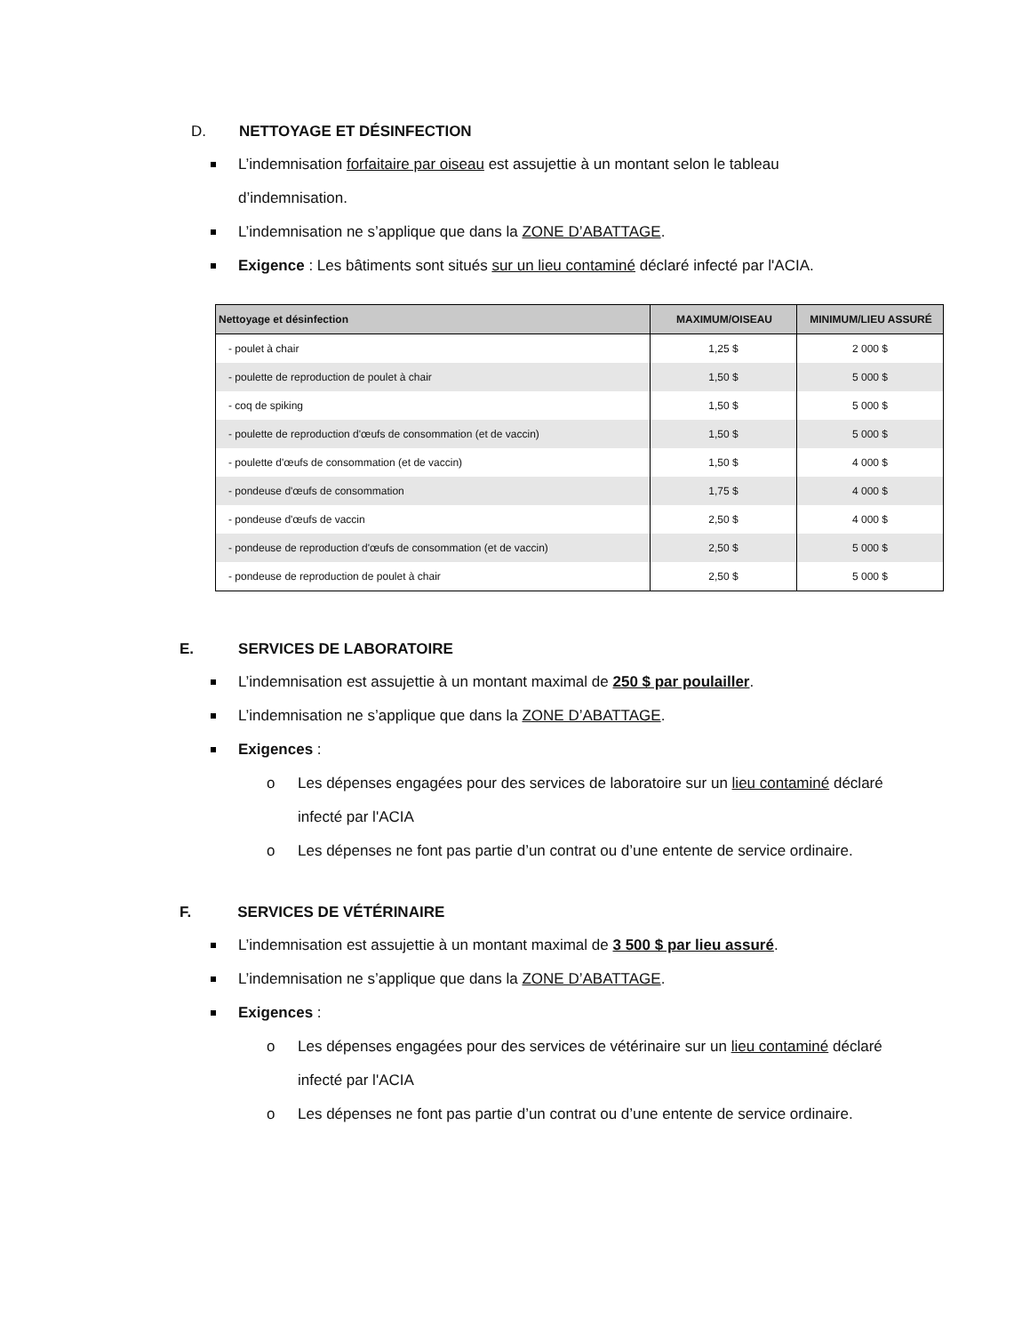D. NETTOYAGE ET DÉSINFECTION
L’indemnisation forfaitaire par oiseau est assujettie à un montant selon le tableau d’indemnisation.
L’indemnisation ne s’applique que dans la ZONE D’ABATTAGE.
Exigence : Les bâtiments sont situés sur un lieu contaminé déclaré infecté par l'ACIA.
| Nettoyage et désinfection | MAXIMUM/OISEAU | MINIMUM/LIEU ASSURÉ |
| --- | --- | --- |
| - poulet à chair | 1,25 $ | 2 000 $ |
| - poulette de reproduction de poulet à chair | 1,50 $ | 5 000 $ |
| - coq de spiking | 1,50 $ | 5 000 $ |
| - poulette de reproduction d'œufs de consommation (et de vaccin) | 1,50 $ | 5 000 $ |
| - poulette d'œufs de consommation (et de vaccin) | 1,50 $ | 4 000 $ |
| - pondeuse d'œufs de consommation | 1,75 $ | 4 000 $ |
| - pondeuse d'œufs de vaccin | 2,50 $ | 4 000 $ |
| - pondeuse de reproduction d'œufs de consommation (et de vaccin) | 2,50 $ | 5 000 $ |
| - pondeuse de reproduction de poulet à chair | 2,50 $ | 5 000 $ |
E. SERVICES DE LABORATOIRE
L’indemnisation est assujettie à un montant maximal de 250 $ par poulailler.
L’indemnisation ne s’applique que dans la ZONE D’ABATTAGE.
Exigences :
o Les dépenses engagées pour des services de laboratoire sur un lieu contaminé déclaré infecté par l'ACIA
o Les dépenses ne font pas partie d’un contrat ou d’une entente de service ordinaire.
F. SERVICES DE VÉTÉRINAIRE
L’indemnisation est assujettie à un montant maximal de 3 500 $ par lieu assuré.
L’indemnisation ne s’applique que dans la ZONE D’ABATTAGE.
Exigences :
o Les dépenses engagées pour des services de vétérinaire sur un lieu contaminé déclaré infecté par l'ACIA
o Les dépenses ne font pas partie d’un contrat ou d’une entente de service ordinaire.